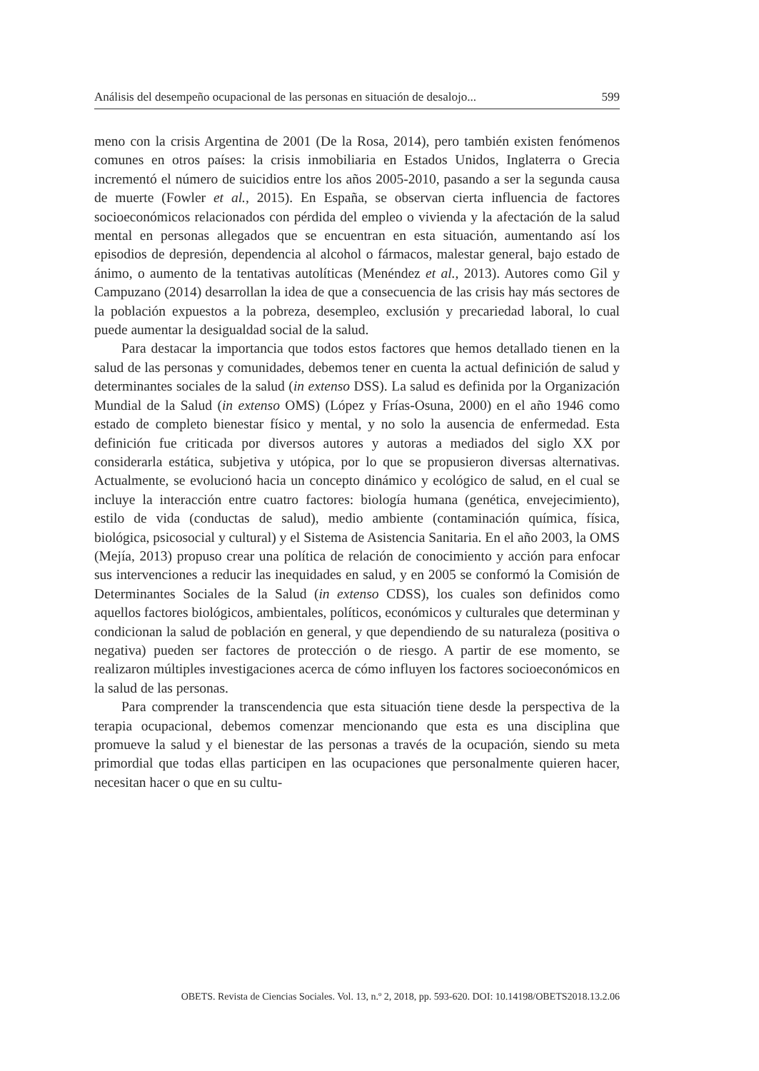Análisis del desempeño ocupacional de las personas en situación de desalojo... 599
meno con la crisis Argentina de 2001 (De la Rosa, 2014), pero también existen fenómenos comunes en otros países: la crisis inmobiliaria en Estados Unidos, Inglaterra o Grecia incrementó el número de suicidios entre los años 2005-2010, pasando a ser la segunda causa de muerte (Fowler et al., 2015). En España, se observan cierta influencia de factores socioeconómicos relacionados con pérdida del empleo o vivienda y la afectación de la salud mental en personas allegados que se encuentran en esta situación, aumentando así los episodios de depresión, dependencia al alcohol o fármacos, malestar general, bajo estado de ánimo, o aumento de la tentativas autolíticas (Menéndez et al., 2013). Autores como Gil y Campuzano (2014) desarrollan la idea de que a consecuencia de las crisis hay más sectores de la población expuestos a la pobreza, desempleo, exclusión y precariedad laboral, lo cual puede aumentar la desigualdad social de la salud.
Para destacar la importancia que todos estos factores que hemos detallado tienen en la salud de las personas y comunidades, debemos tener en cuenta la actual definición de salud y determinantes sociales de la salud (in extenso DSS). La salud es definida por la Organización Mundial de la Salud (in extenso OMS) (López y Frías-Osuna, 2000) en el año 1946 como estado de completo bienestar físico y mental, y no solo la ausencia de enfermedad. Esta definición fue criticada por diversos autores y autoras a mediados del siglo XX por considerarla estática, subjetiva y utópica, por lo que se propusieron diversas alternativas. Actualmente, se evolucionó hacia un concepto dinámico y ecológico de salud, en el cual se incluye la interacción entre cuatro factores: biología humana (genética, envejecimiento), estilo de vida (conductas de salud), medio ambiente (contaminación química, física, biológica, psicosocial y cultural) y el Sistema de Asistencia Sanitaria. En el año 2003, la OMS (Mejía, 2013) propuso crear una política de relación de conocimiento y acción para enfocar sus intervenciones a reducir las inequidades en salud, y en 2005 se conformó la Comisión de Determinantes Sociales de la Salud (in extenso CDSS), los cuales son definidos como aquellos factores biológicos, ambientales, políticos, económicos y culturales que determinan y condicionan la salud de población en general, y que dependiendo de su naturaleza (positiva o negativa) pueden ser factores de protección o de riesgo. A partir de ese momento, se realizaron múltiples investigaciones acerca de cómo influyen los factores socioeconómicos en la salud de las personas.
Para comprender la transcendencia que esta situación tiene desde la perspectiva de la terapia ocupacional, debemos comenzar mencionando que esta es una disciplina que promueve la salud y el bienestar de las personas a través de la ocupación, siendo su meta primordial que todas ellas participen en las ocupaciones que personalmente quieren hacer, necesitan hacer o que en su cultu-
OBETS. Revista de Ciencias Sociales. Vol. 13, n.º 2, 2018, pp. 593-620. DOI: 10.14198/OBETS2018.13.2.06